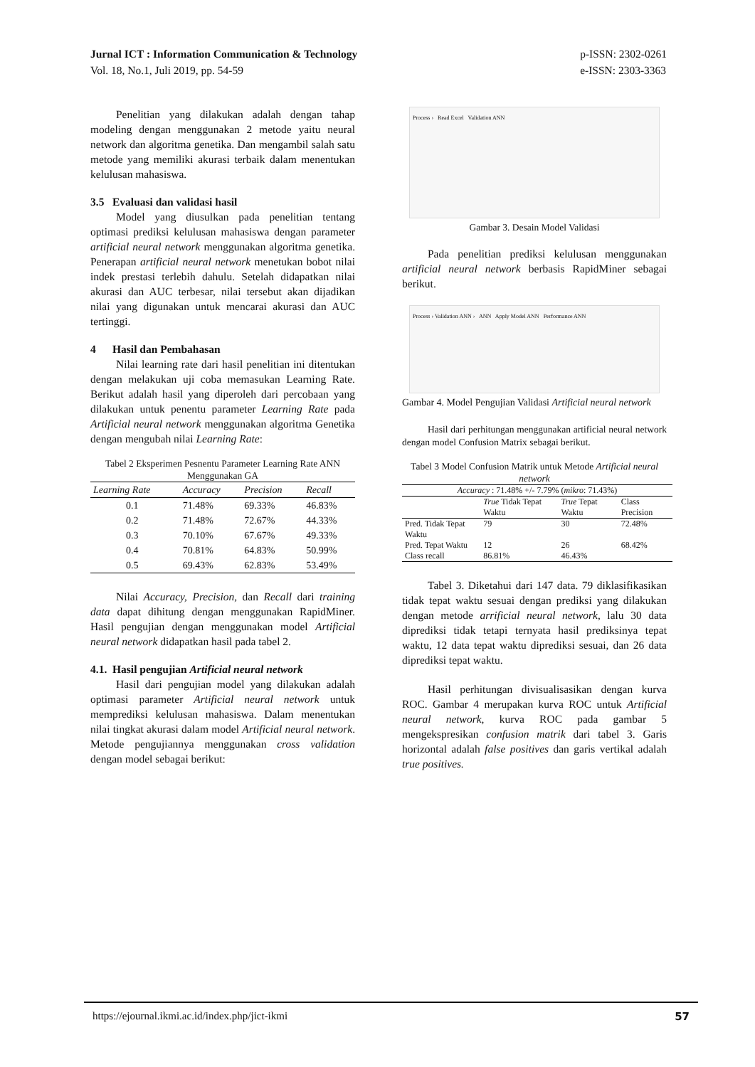Jurnal ICT : Information Communication & Technology
Vol. 18, No.1, Juli 2019, pp. 54-59
p-ISSN: 2302-0261
e-ISSN: 2303-3363
Penelitian yang dilakukan adalah dengan tahap modeling dengan menggunakan 2 metode yaitu neural network dan algoritma genetika. Dan mengambil salah satu metode yang memiliki akurasi terbaik dalam menentukan kelulusan mahasiswa.
3.5 Evaluasi dan validasi hasil
Model yang diusulkan pada penelitian tentang optimasi prediksi kelulusan mahasiswa dengan parameter artificial neural network menggunakan algoritma genetika. Penerapan artificial neural network menetukan bobot nilai indek prestasi terlebih dahulu. Setelah didapatkan nilai akurasi dan AUC terbesar, nilai tersebut akan dijadikan nilai yang digunakan untuk mencarai akurasi dan AUC tertinggi.
4 Hasil dan Pembahasan
Nilai learning rate dari hasil penelitian ini ditentukan dengan melakukan uji coba memasukan Learning Rate. Berikut adalah hasil yang diperoleh dari percobaan yang dilakukan untuk penentu parameter Learning Rate pada Artificial neural network menggunakan algoritma Genetika dengan mengubah nilai Learning Rate:
Tabel 2 Eksperimen Pesnentu Parameter Learning Rate ANN Menggunakan GA
| Learning Rate | Accuracy | Precision | Recall |
| --- | --- | --- | --- |
| 0.1 | 71.48% | 69.33% | 46.83% |
| 0.2 | 71.48% | 72.67% | 44.33% |
| 0.3 | 70.10% | 67.67% | 49.33% |
| 0.4 | 70.81% | 64.83% | 50.99% |
| 0.5 | 69.43% | 62.83% | 53.49% |
Nilai Accuracy, Precision, dan Recall dari training data dapat dihitung dengan menggunakan RapidMiner. Hasil pengujian dengan menggunakan model Artificial neural network didapatkan hasil pada tabel 2.
4.1. Hasil pengujian Artificial neural network
Hasil dari pengujian model yang dilakukan adalah optimasi parameter Artificial neural network untuk memprediksi kelulusan mahasiswa. Dalam menentukan nilai tingkat akurasi dalam model Artificial neural network. Metode pengujiannya menggunakan cross validation dengan model sebagai berikut:
Process › Read Excel Validation ANN
Gambar 3. Desain Model Validasi
Pada penelitian prediksi kelulusan menggunakan artificial neural network berbasis RapidMiner sebagai berikut.
Process › Validation ANN › ANN Apply Model ANN Performance ANN
Gambar 4. Model Pengujian Validasi Artificial neural network
Hasil dari perhitungan menggunakan artificial neural network dengan model Confusion Matrix sebagai berikut.
Tabel 3 Model Confusion Matrik untuk Metode Artificial neural network
| Accuracy : 71.48% +/- 7.79% ( mikro : 71.43%) | | | |
| | True Tidak Tepat Waktu | True Tepat Waktu | Class Precision |
| Pred. Tidak Tepat Waktu | 79 | 30 | 72.48% |
| Pred. Tepat Waktu | 12 | 26 | 68.42% |
| Class recall | 86.81% | 46.43% | |
Tabel 3. Diketahui dari 147 data. 79 diklasifikasikan tidak tepat waktu sesuai dengan prediksi yang dilakukan dengan metode arrificial neural network, lalu 30 data diprediksi tidak tetapi ternyata hasil prediksinya tepat waktu, 12 data tepat waktu diprediksi sesuai, dan 26 data diprediksi tepat waktu.
Hasil perhitungan divisualisasikan dengan kurva ROC. Gambar 4 merupakan kurva ROC untuk Artificial neural network, kurva ROC pada gambar 5 mengekspresikan confusion matrik dari tabel 3. Garis horizontal adalah false positives dan garis vertikal adalah true positives.
https://ejournal.ikmi.ac.id/index.php/jict-ikmi 57